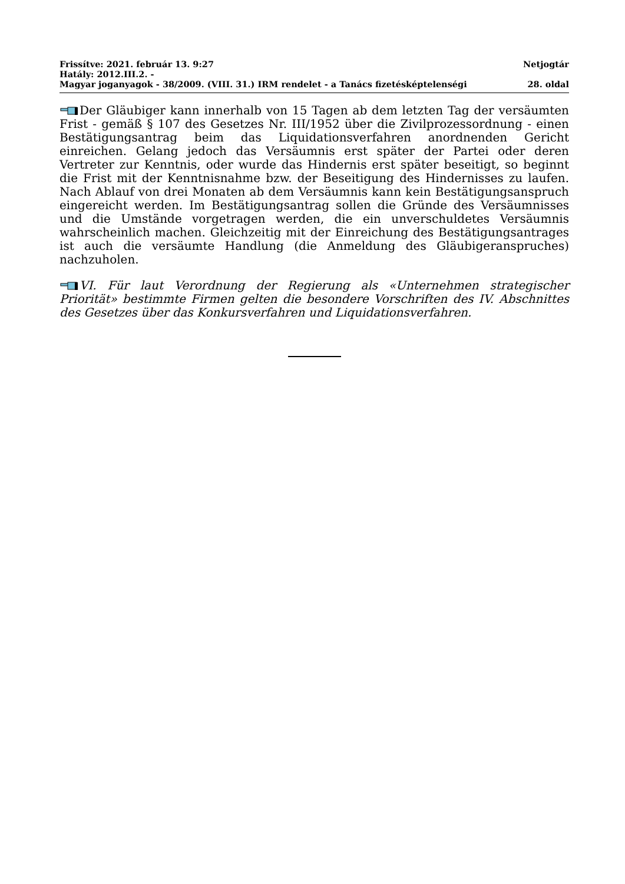Frissítve: 2021. február 13. 9:27 Netjogtár
Hatály: 2012.III.2. -
Magyar joganyagok - 38/2009. (VIII. 31.) IRM rendelet - a Tanács fizetésképtelenségi 28. oldal
Der Gläubiger kann innerhalb von 15 Tagen ab dem letzten Tag der versäumten Frist - gemäß § 107 des Gesetzes Nr. III/1952 über die Zivilprozessordnung - einen Bestätigungsantrag beim das Liquidationsverfahren anordnenden Gericht einreichen. Gelang jedoch das Versäumnis erst später der Partei oder deren Vertreter zur Kenntnis, oder wurde das Hindernis erst später beseitigt, so beginnt die Frist mit der Kenntnisnahme bzw. der Beseitigung des Hindernisses zu laufen. Nach Ablauf von drei Monaten ab dem Versäumnis kann kein Bestätigungsanspruch eingereicht werden. Im Bestätigungsantrag sollen die Gründe des Versäumnisses und die Umstände vorgetragen werden, die ein unverschuldetes Versäumnis wahrscheinlich machen. Gleichzeitig mit der Einreichung des Bestätigungsantrages ist auch die versäumte Handlung (die Anmeldung des Gläubigeranspruches) nachzuholen.
VI. Für laut Verordnung der Regierung als «Unternehmen strategischer Priorität» bestimmte Firmen gelten die besondere Vorschriften des IV. Abschnittes des Gesetzes über das Konkursverfahren und Liquidationsverfahren.